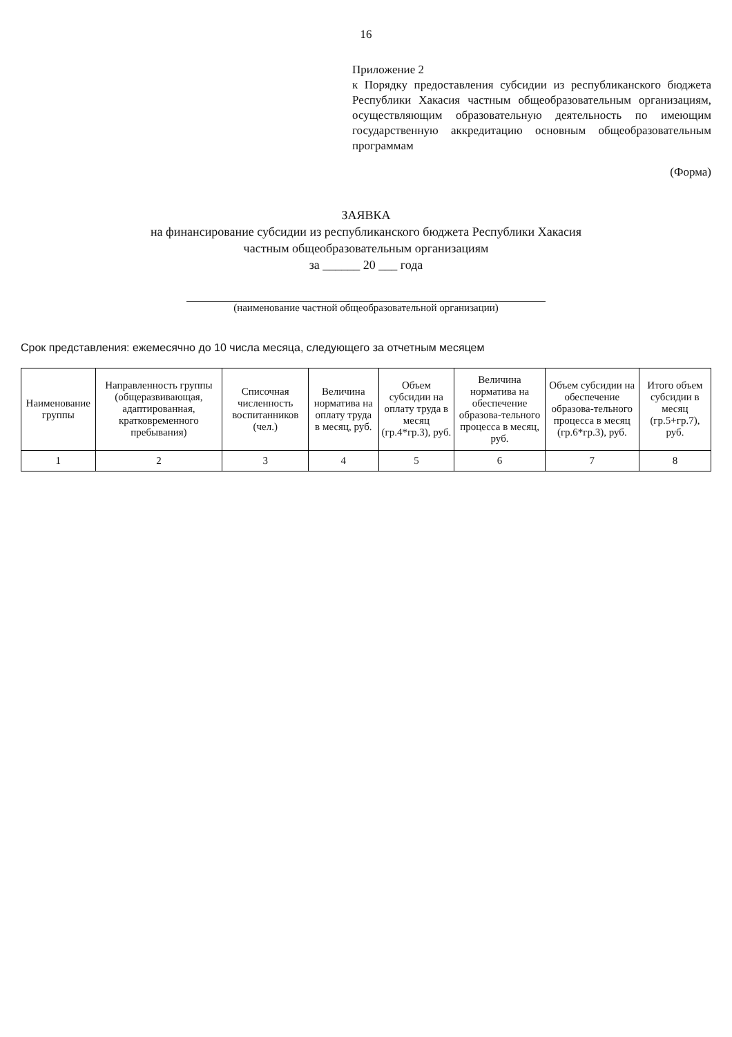16
Приложение 2
к Порядку предоставления субсидии из республиканского бюджета Республики Хакасия частным общеобразовательным организациям, осуществляющим образовательную деятельность по имеющим государственную аккредитацию основным общеобразовательным программам
(Форма)
ЗАЯВКА
на финансирование субсидии из республиканского бюджета Республики Хакасия
частным общеобразовательным организациям
за ______ 20 ___ года
(наименование частной общеобразовательной организации)
Срок представления: ежемесячно до 10 числа месяца, следующего за отчетным месяцем
| Наименование группы | Направленность группы (общеразвивающая, адаптированная, кратковременного пребывания) | Списочная численность воспитанников (чел.) | Величина норматива на оплату труда в месяц, руб. | Объем субсидии на оплату труда в месяц (гр.4*гр.3), руб. | Величина норматива на обеспечение образова-тельного процесса в месяц, руб. | Объем субсидии на обеспечение образова-тельного процесса в месяц (гр.6*гр.3), руб. | Итого объем субсидии в месяц (гр.5+гр.7), руб. |
| --- | --- | --- | --- | --- | --- | --- | --- |
| 1 | 2 | 3 | 4 | 5 | 6 | 7 | 8 |